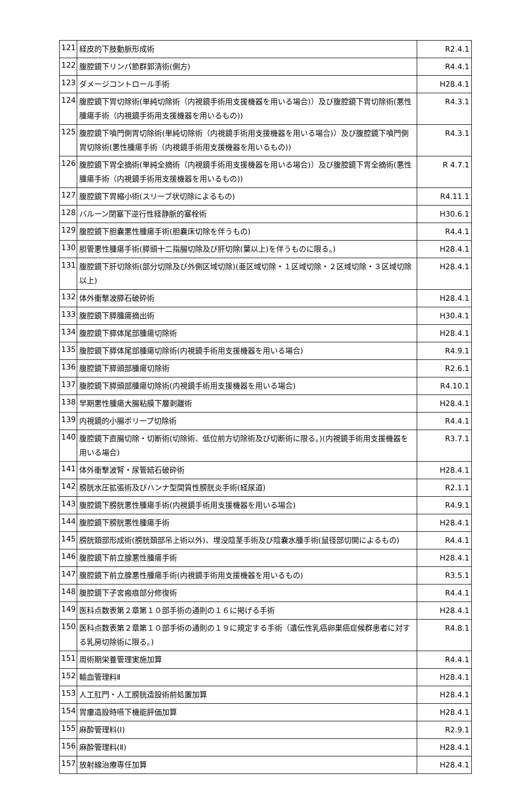| 121 | 経皮的下肢動脈形成術 | R2.4.1 |
| 122 | 腹腔鏡下リンパ節群郭清術(側方) | R4.4.1 |
| 123 | ダメージコントロール手術 | H28.4.1 |
| 124 | 腹腔鏡下胃切除術(単純切除術（内視鏡手術用支援機器を用いる場合)）及び腹腔鏡下胃切除術(悪性腫瘍手術（内視鏡手術用支援機器を用いるもの)) | R4.3.1 |
| 125 | 腹腔鏡下噴門側胃切除術(単純切除術（内視鏡手術用支援機器を用いる場合)）及び腹腔鏡下噴門側胃切除術(悪性腫瘍手術（内視鏡手術用支援機器を用いるもの)) | R4.3.1 |
| 126 | 腹腔鏡下胃全摘術(単純全摘術（内視鏡手術用支援機器を用いる場合)）及び腹腔鏡下胃全摘術(悪性腫瘍手術（内視鏡手術用支援機器を用いるもの)) | R 4.7.1 |
| 127 | 腹腔鏡下胃縮小術(スリーブ状切除によるもの) | R4.11.1 |
| 128 | バルーン閉塞下逆行性経静脈的塞栓術 | H30.6.1 |
| 129 | 腹腔鏡下胆嚢悪性腫瘍手術(胆嚢床切除を伴うもの) | R4.4.1 |
| 130 | 胆管悪性腫瘍手術(膵頭十二指腸切除及び肝切除(葉以上)を伴うものに限る。) | H28.4.1 |
| 131 | 腹腔鏡下肝切除術(部分切除及び外側区域切除)(亜区域切除・１区域切除・２区域切除・３区域切除以上) | H28.4.1 |
| 132 | 体外衝撃波膵石破砕術 | H28.4.1 |
| 133 | 腹腔鏡下膵腫瘍摘出術 | H30.4.1 |
| 134 | 腹腔鏡下膵体尾部腫瘍切除術 | H28.4.1 |
| 135 | 腹腔鏡下膵体尾部腫瘍切除術(内視鏡手術用支援機器を用いる場合) | R4.9.1 |
| 136 | 腹腔鏡下膵頭部腫瘍切除術 | R2.6.1 |
| 137 | 腹腔鏡下膵頭部腫瘍切除術(内視鏡手術用支援機器を用いる場合) | R4.10.1 |
| 138 | 早期悪性腫瘍大腸粘膜下層剥離術 | H28.4.1 |
| 139 | 内視鏡的小腸ポリープ切除術 | R4.4.1 |
| 140 | 腹腔鏡下直腸切除・切断術(切除術、低位前方切除術及び切断術に限る。)(内視鏡手術用支援機器を用いる場合) | R3.7.1 |
| 141 | 体外衝撃波腎・尿管結石破砕術 | H28.4.1 |
| 142 | 膀胱水圧拡張術及びハンナ型間質性膀胱炎手術(経尿道) | R2.1.1 |
| 143 | 腹腔鏡下膀胱悪性腫瘍手術(内視鏡手術用支援機器を用いる場合) | R4.9.1 |
| 144 | 腹腔鏡下膀胱悪性腫瘍手術 | H28.4.1 |
| 145 | 膀胱頚部形成術(膀胱頚部吊上術以外)、埋没陰茎手術及び陰嚢水腫手術(鼠径部切開によるもの) | R4.4.1 |
| 146 | 腹腔鏡下前立腺悪性腫瘍手術 | H28.4.1 |
| 147 | 腹腔鏡下前立腺悪性腫瘍手術(内視鏡手術用支援機器を用いるもの) | R3.5.1 |
| 148 | 腹腔鏡下子宮瘢痕部分修復術 | R4.4.1 |
| 149 | 医科点数表第２章第１０部手術の通則の１６に掲げる手術 | H28.4.1 |
| 150 | 医科点数表第２章第１０部手術の通則の１９に規定する手術（遺伝性乳癌卵巣癌症候群患者に対する乳房切除術に限る。) | R4.8.1 |
| 151 | 周術期栄養管理実施加算 | R4.4.1 |
| 152 | 輸血管理料Ⅱ | H28.4.1 |
| 153 | 人工肛門・人工膀胱造設術前処置加算 | H28.4.1 |
| 154 | 胃瘻造設時嚥下機能評価加算 | H28.4.1 |
| 155 | 麻酔管理料(Ⅰ) | R2.9.1 |
| 156 | 麻酔管理料(Ⅱ) | H28.4.1 |
| 157 | 放射線治療専任加算 | H28.4.1 |